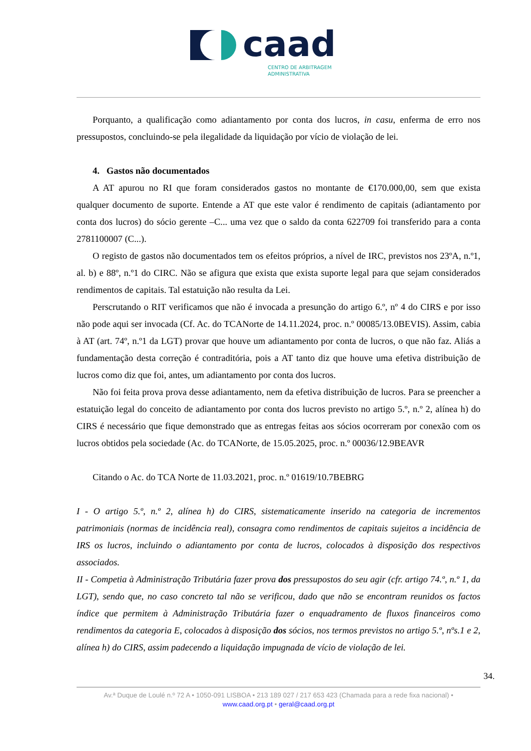caad
CENTRO DE ARBITRAGEM
ADMINISTRATIVA
Porquanto, a qualificação como adiantamento por conta dos lucros, in casu, enferma de erro nos pressupostos, concluindo-se pela ilegalidade da liquidação por vício de violação de lei.
4. Gastos não documentados
A AT apurou no RI que foram considerados gastos no montante de €170.000,00, sem que exista qualquer documento de suporte. Entende a AT que este valor é rendimento de capitais (adiantamento por conta dos lucros) do sócio gerente –C... uma vez que o saldo da conta 622709 foi transferido para a conta 2781100007 (C...).
O registo de gastos não documentados tem os efeitos próprios, a nível de IRC, previstos nos 23ºA, n.º1, al. b) e 88º, n.º1 do CIRC. Não se afigura que exista que exista suporte legal para que sejam considerados rendimentos de capitais. Tal estatuição não resulta da Lei.
Perscrutando o RIT verificamos que não é invocada a presunção do artigo 6.º, nº 4 do CIRS e por isso não pode aqui ser invocada (Cf. Ac. do TCANorte de 14.11.2024, proc. n.º 00085/13.0BEVIS). Assim, cabia à AT (art. 74º, n.º1 da LGT) provar que houve um adiantamento por conta de lucros, o que não faz. Aliás a fundamentação desta correção é contraditória, pois a AT tanto diz que houve uma efetiva distribuição de lucros como diz que foi, antes, um adiantamento por conta dos lucros.
Não foi feita prova prova desse adiantamento, nem da efetiva distribuição de lucros. Para se preencher a estatuição legal do conceito de adiantamento por conta dos lucros previsto no artigo 5.º, n.º 2, alínea h) do CIRS é necessário que fique demonstrado que as entregas feitas aos sócios ocorreram por conexão com os lucros obtidos pela sociedade (Ac. do TCANorte, de 15.05.2025, proc. n.º 00036/12.9BEAVR
Citando o Ac. do TCA Norte de 11.03.2021, proc. n.º 01619/10.7BEBRG
I - O artigo 5.º, n.º 2, alínea h) do CIRS, sistematicamente inserido na categoria de incrementos patrimoniais (normas de incidência real), consagra como rendimentos de capitais sujeitos a incidência de IRS os lucros, incluindo o adiantamento por conta de lucros, colocados à disposição dos respectivos associados.
II - Competia à Administração Tributária fazer prova dos pressupostos do seu agir (cfr. artigo 74.º, n.º 1, da LGT), sendo que, no caso concreto tal não se verificou, dado que não se encontram reunidos os factos índice que permitem à Administração Tributária fazer o enquadramento de fluxos financeiros como rendimentos da categoria E, colocados à disposição dos sócios, nos termos previstos no artigo 5.º, nºs.1 e 2, alínea h) do CIRS, assim padecendo a liquidação impugnada de vício de violação de lei.
34.
Av.ª Duque de Loulé n.º 72 A • 1050-091 LISBOA • 213 189 027 / 217 653 423 (Chamada para a rede fixa nacional) •
www.caad.org.pt • geral@caad.org.pt